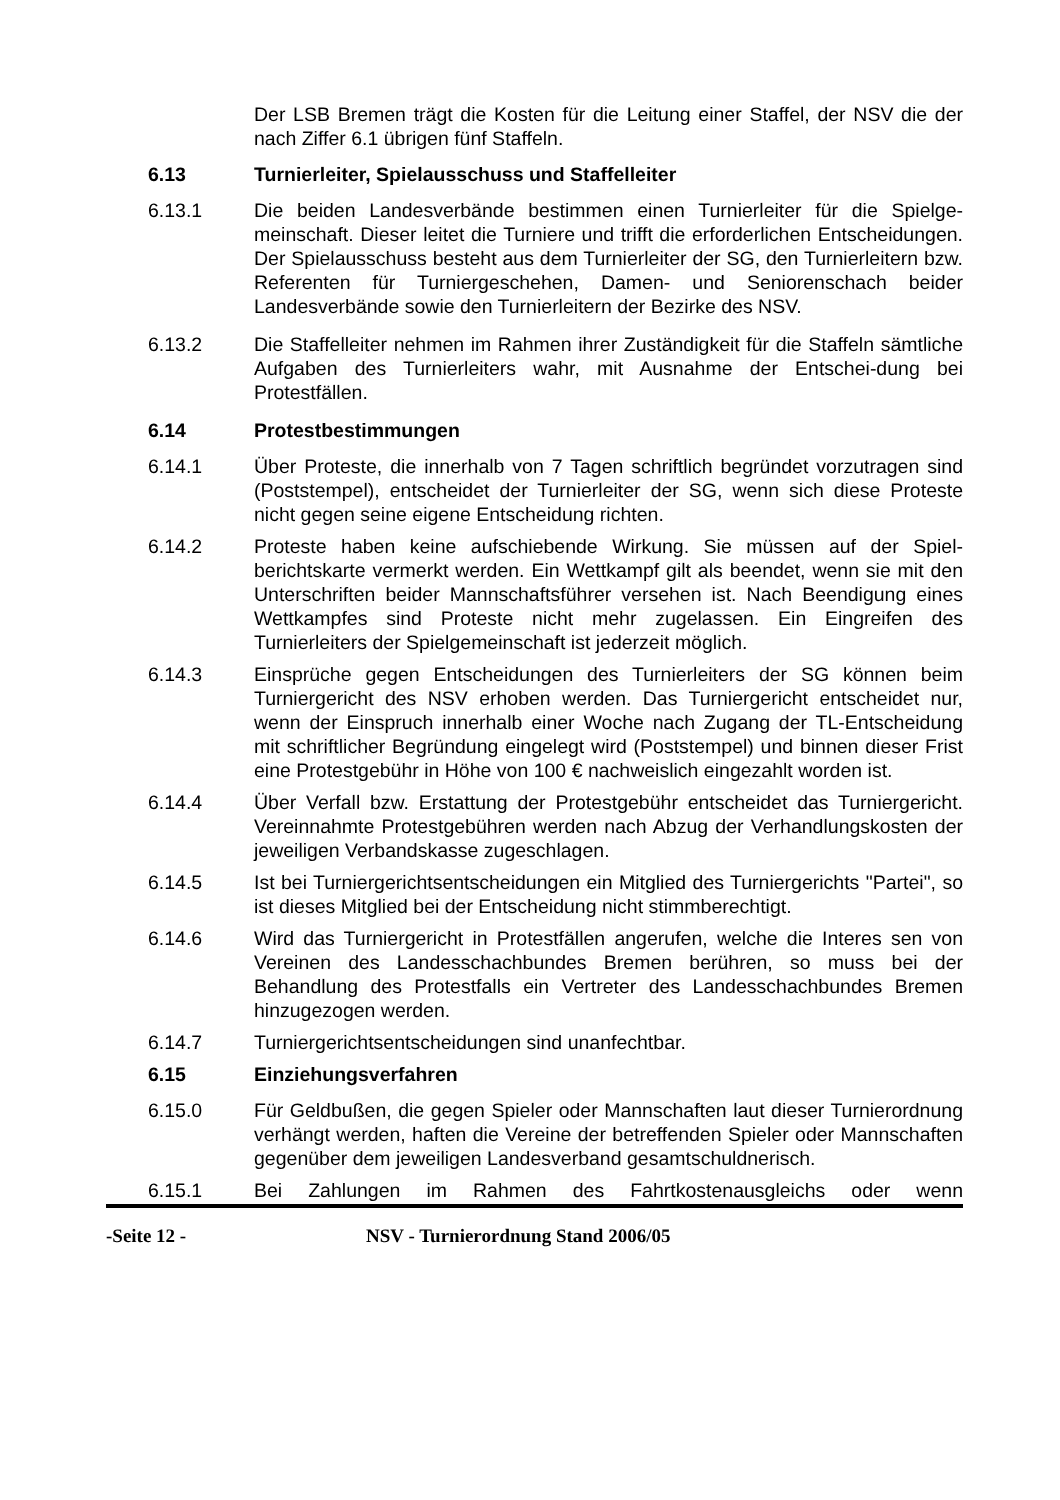Der LSB Bremen trägt die Kosten für die Leitung einer Staffel, der NSV die der nach Ziffer 6.1 übrigen fünf Staffeln.
6.13 Turnierleiter, Spielausschuss und Staffelleiter
6.13.1 Die beiden Landesverbände bestimmen einen Turnierleiter für die Spielge- meinschaft. Dieser leitet die Turniere und trifft die erforderlichen Entscheidungen. Der Spielausschuss besteht aus dem Turnierleiter der SG, den Turnierleitern bzw. Referenten für Turniergeschehen, Damen- und Seniorenschach beider Landesverbände sowie den Turnierleitern der Bezirke des NSV.
6.13.2 Die Staffelleiter nehmen im Rahmen ihrer Zuständigkeit für die Staffeln sämtliche Aufgaben des Turnierleiters wahr, mit Ausnahme der Entschei-dung bei Protestfällen.
6.14 Protestbestimmungen
6.14.1 Über Proteste, die innerhalb von 7 Tagen schriftlich begründet vorzutragen sind (Poststempel), entscheidet der Turnierleiter der SG, wenn sich diese Proteste nicht gegen seine eigene Entscheidung richten.
6.14.2 Proteste haben keine aufschiebende Wirkung. Sie müssen auf der Spiel-berichtskarte vermerkt werden. Ein Wettkampf gilt als beendet, wenn sie mit den Unterschriften beider Mannschaftsführer versehen ist. Nach Beendigung eines Wettkampfes sind Proteste nicht mehr zugelassen. Ein Eingreifen des Turnierleiters der Spielgemeinschaft ist jederzeit möglich.
6.14.3 Einsprüche gegen Entscheidungen des Turnierleiters der SG können beim Turniergericht des NSV erhoben werden. Das Turniergericht entscheidet nur, wenn der Einspruch innerhalb einer Woche nach Zugang der TL-Entscheidung mit schriftlicher Begründung eingelegt wird (Poststempel) und binnen dieser Frist eine Protestgebühr in Höhe von 100 € nachweislich eingezahlt worden ist.
6.14.4 Über Verfall bzw. Erstattung der Protestgebühr entscheidet das Turniergericht. Vereinnahmte Protestgebühren werden nach Abzug der Verhandlungskosten der jeweiligen Verbandskasse zugeschlagen.
6.14.5 Ist bei Turniergerichtsentscheidungen ein Mitglied des Turniergerichts "Partei", so ist dieses Mitglied bei der Entscheidung nicht stimmberechtigt.
6.14.6 Wird das Turniergericht in Protestfällen angerufen, welche die Interes sen von Vereinen des Landesschachbundes Bremen berühren, so muss bei der Behandlung des Protestfalls ein Vertreter des Landesschachbundes Bremen hinzugezogen werden.
6.14.7 Turniergerichtsentscheidungen sind unanfechtbar.
6.15 Einziehungsverfahren
6.15.0 Für Geldbußen, die gegen Spieler oder Mannschaften laut dieser Turnierordnung verhängt werden, haften die Vereine der betreffenden Spieler oder Mannschaften gegenüber dem jeweiligen Landesverband gesamtschuldnerisch.
6.15.1 Bei Zahlungen im Rahmen des Fahrtkostenausgleichs oder wenn
-Seite 12 - NSV - Turnierordnung Stand 2006/05